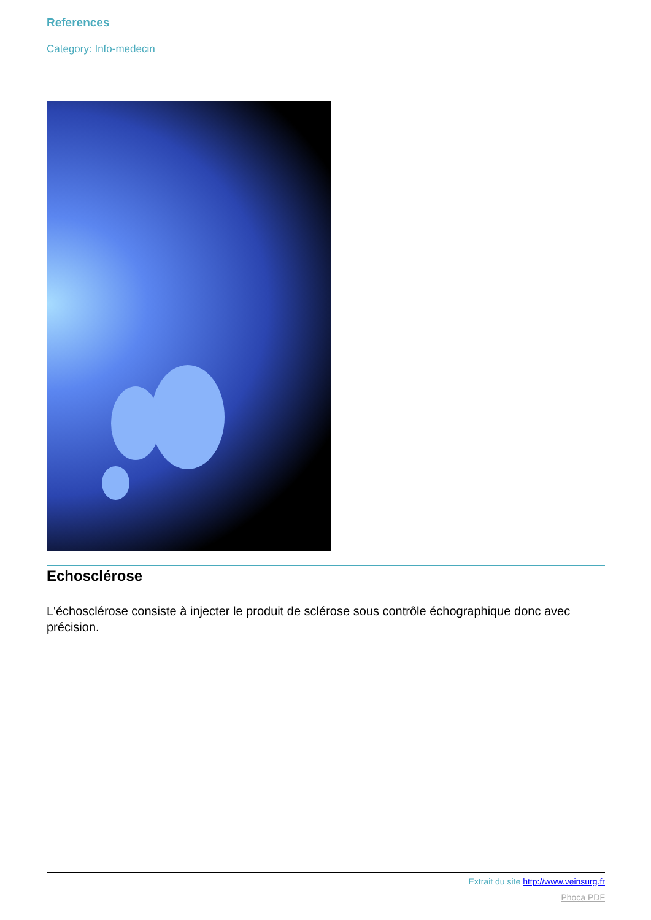References
Category: Info-medecin
Echosclérose
L'échosclérose consiste à injecter le produit de sclérose sous contrôle échographique donc avec précision.
Extrait du site http://www.veinsurg.fr
Phoca PDF